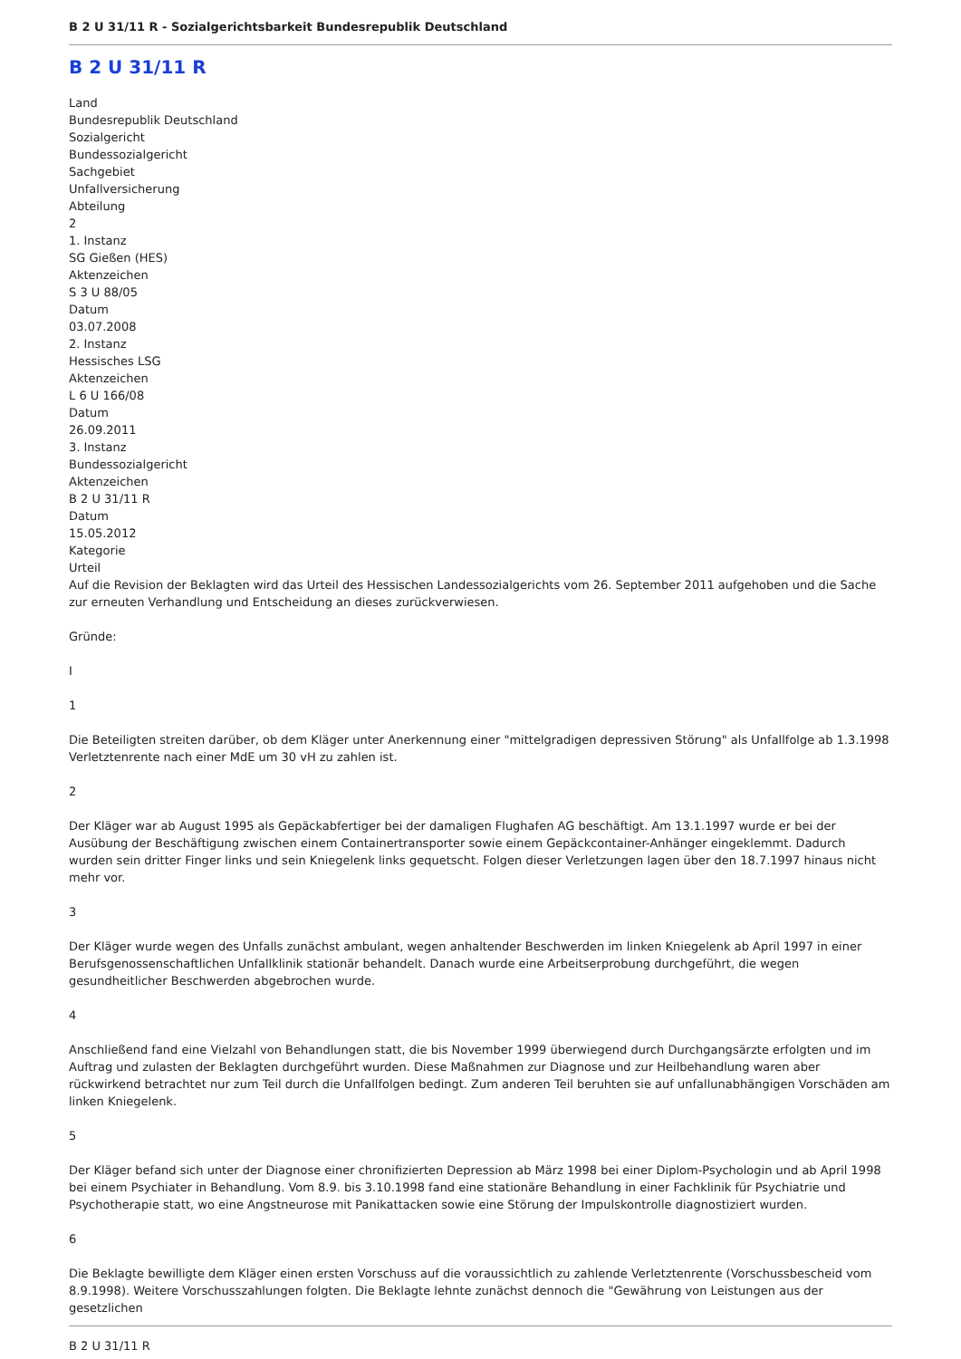B 2 U 31/11 R - Sozialgerichtsbarkeit Bundesrepublik Deutschland
B 2 U 31/11 R
Land
Bundesrepublik Deutschland
Sozialgericht
Bundessozialgericht
Sachgebiet
Unfallversicherung
Abteilung
2
1. Instanz
SG Gießen (HES)
Aktenzeichen
S 3 U 88/05
Datum
03.07.2008
2. Instanz
Hessisches LSG
Aktenzeichen
L 6 U 166/08
Datum
26.09.2011
3. Instanz
Bundessozialgericht
Aktenzeichen
B 2 U 31/11 R
Datum
15.05.2012
Kategorie
Urteil
Auf die Revision der Beklagten wird das Urteil des Hessischen Landessozialgerichts vom 26. September 2011 aufgehoben und die Sache zur erneuten Verhandlung und Entscheidung an dieses zurückverwiesen.
Gründe:
I
1
Die Beteiligten streiten darüber, ob dem Kläger unter Anerkennung einer "mittelgradigen depressiven Störung" als Unfallfolge ab 1.3.1998 Verletztenrente nach einer MdE um 30 vH zu zahlen ist.
2
Der Kläger war ab August 1995 als Gepäckabfertiger bei der damaligen Flughafen AG beschäftigt. Am 13.1.1997 wurde er bei der Ausübung der Beschäftigung zwischen einem Containertransporter sowie einem Gepäckcontainer-Anhänger eingeklemmt. Dadurch wurden sein dritter Finger links und sein Kniegelenk links gequetscht. Folgen dieser Verletzungen lagen über den 18.7.1997 hinaus nicht mehr vor.
3
Der Kläger wurde wegen des Unfalls zunächst ambulant, wegen anhaltender Beschwerden im linken Kniegelenk ab April 1997 in einer Berufsgenossenschaftlichen Unfallklinik stationär behandelt. Danach wurde eine Arbeitserprobung durchgeführt, die wegen gesundheitlicher Beschwerden abgebrochen wurde.
4
Anschließend fand eine Vielzahl von Behandlungen statt, die bis November 1999 überwiegend durch Durchgangsärzte erfolgten und im Auftrag und zulasten der Beklagten durchgeführt wurden. Diese Maßnahmen zur Diagnose und zur Heilbehandlung waren aber rückwirkend betrachtet nur zum Teil durch die Unfallfolgen bedingt. Zum anderen Teil beruhten sie auf unfallunabhängigen Vorschäden am linken Kniegelenk.
5
Der Kläger befand sich unter der Diagnose einer chronifizierten Depression ab März 1998 bei einer Diplom-Psychologin und ab April 1998 bei einem Psychiater in Behandlung. Vom 8.9. bis 3.10.1998 fand eine stationäre Behandlung in einer Fachklinik für Psychiatrie und Psychotherapie statt, wo eine Angstneurose mit Panikattacken sowie eine Störung der Impulskontrolle diagnostiziert wurden.
6
Die Beklagte bewilligte dem Kläger einen ersten Vorschuss auf die voraussichtlich zu zahlende Verletztenrente (Vorschussbescheid vom 8.9.1998). Weitere Vorschusszahlungen folgten. Die Beklagte lehnte zunächst dennoch die "Gewährung von Leistungen aus der gesetzlichen
B 2 U 31/11 R